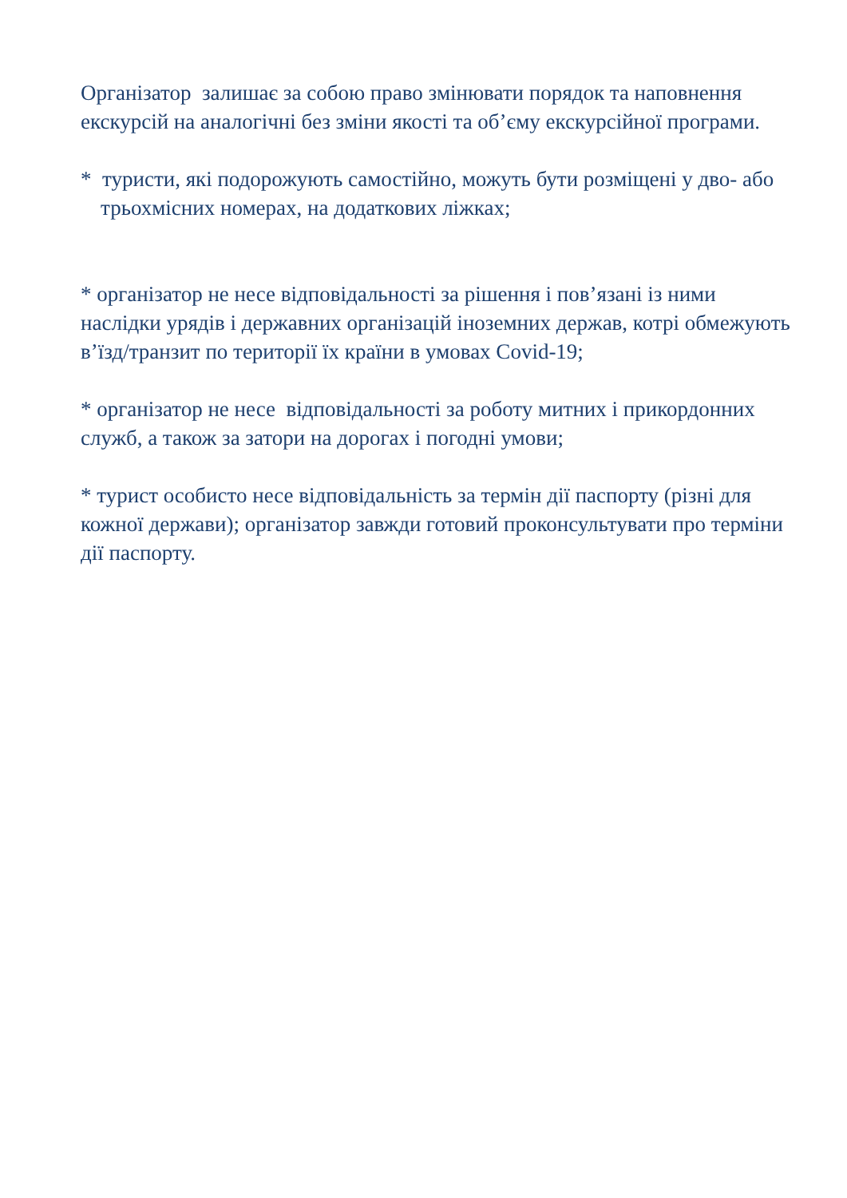Організатор залишає за собою право змінювати порядок та наповнення екскурсій на аналогічні без зміни якості та об’єму екскурсійної програми.
* туристи, які подорожують самостійно, можуть бути розміщені у дво- або трьохмісних номерах, на додаткових ліжках;
* організатор не несе відповідальності за рішення і пов’язані із ними наслідки урядів і державних організацій іноземних держав, котрі обмежують в’їзд/транзит по території їх країни в умовах Covid-19;
* організатор не несе відповідальності за роботу митних і прикордонних служб, а також за затори на дорогах і погодні умови;
* турист особисто несе відповідальність за термін дії паспорту (різні для кожної держави); організатор завжди готовий проконсультувати про терміни дії паспорту.